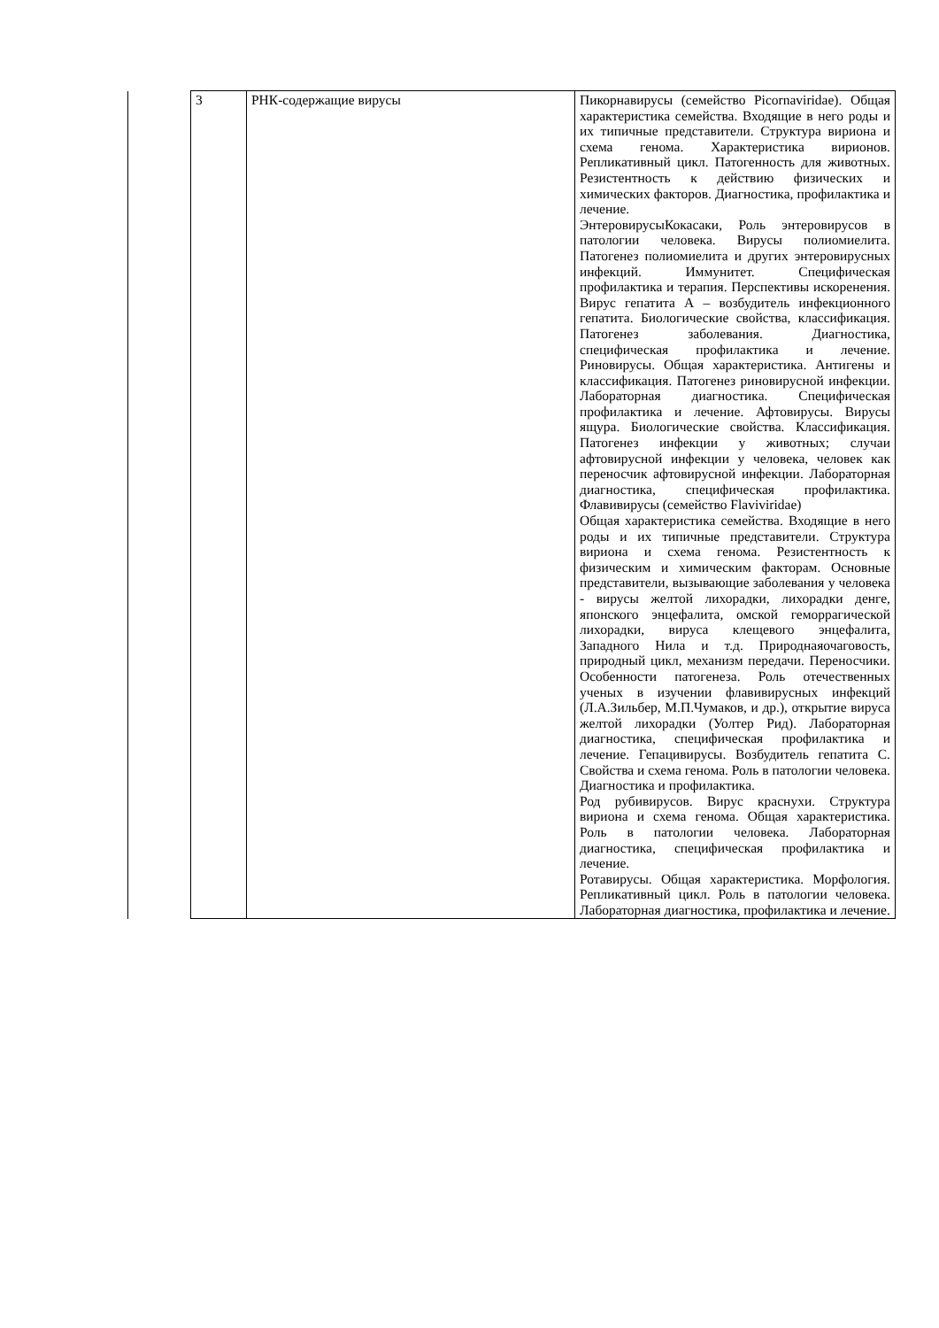| | 3 | РНК-содержащие вирусы | Пикорнавирусы (семейство Picornaviridae). Общая характеристика семейства. Входящие в него роды и их типичные представители. Структура вириона и схема генома. Характеристика вирионов. Репликативный цикл. Патогенность для животных. Резистентность к действию физических и химических факторов. Диагностика, профилактика и лечение. ЭнтеровирусыКокасаки, Роль энтеровирусов в патологии человека. Вирусы полиомиелита. Патогенез полиомиелита и других энтеровирусных инфекций. Иммунитет. Специфическая профилактика и терапия. Перспективы искоренения. Вирус гепатита А – возбудитель инфекционного гепатита. Биологические свойства, классификация. Патогенез заболевания. Диагностика, специфическая профилактика и лечение. Риновирусы. Общая характеристика. Антигены и классификация. Патогенез риновирусной инфекции. Лабораторная диагностика. Специфическая профилактика и лечение. Афтовирусы. Вирусы ящура. Биологические свойства. Классификация. Патогенез инфекции у животных; случаи афтовирусной инфекции у человека, человек как переносчик афтовирусной инфекции. Лабораторная диагностика, специфическая профилактика. Флавивирусы (семейство Flaviviridae) Общая характеристика семейства. Входящие в него роды и их типичные представители. Структура вириона и схема генома. Резистентность к физическим и химическим факторам. Основные представители, вызывающие заболевания у человека - вирусы желтой лихорадки, лихорадки денге, японского энцефалита, омской геморрагической лихорадки, вируса клещевого энцефалита, Западного Нила и т.д. Природнаяочаговость, природный цикл, механизм передачи. Переносчики. Особенности патогенеза. Роль отечественных ученых в изучении флавивирусных инфекций (Л.А.Зильбер, М.П.Чумаков, и др.), открытие вируса желтой лихорадки (Уолтер Рид). Лабораторная диагностика, специфическая профилактика и лечение. Гепацивирусы. Возбудитель гепатита С. Свойства и схема генома. Роль в патологии человека. Диагностика и профилактика. Род рубивирусов. Вирус краснухи. Структура вириона и схема генома. Общая характеристика. Роль в патологии человека. Лабораторная диагностика, специфическая профилактика и лечение. Ротавирусы. Общая характеристика. Морфология. Репликативный цикл. Роль в патологии человека. Лабораторная диагностика, профилактика и лечение. |